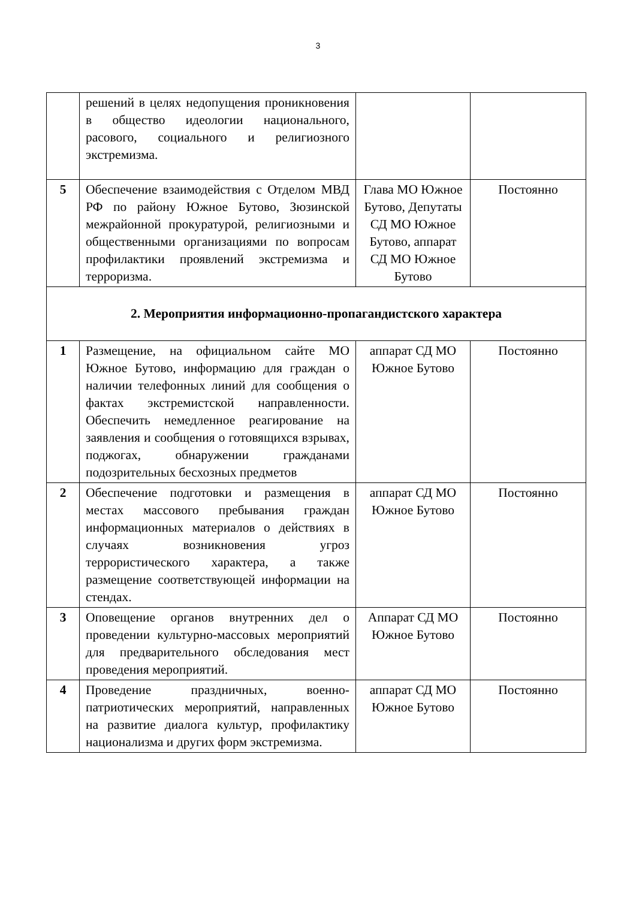3
| | решений в целях недопущения проникновения в общество идеологии национального, расового, социального и религиозного экстремизма. | | |
| 5 | Обеспечение взаимодействия с Отделом МВД РФ по району Южное Бутово, Зюзинской межрайонной прокуратурой, религиозными и общественными организациями по вопросам профилактики проявлений экстремизма и терроризма. | Глава МО Южное Бутово, Депутаты СД МО Южное Бутово, аппарат СД МО Южное Бутово | Постоянно |
| 2. Мероприятия информационно-пропагандистского характера | | | |
| 1 | Размещение, на официальном сайте МО Южное Бутово, информацию для граждан о наличии телефонных линий для сообщения о фактах экстремистской направленности. Обеспечить немедленное реагирование на заявления и сообщения о готовящихся взрывах, поджогах, обнаружении гражданами подозрительных бесхозных предметов | аппарат СД МО Южное Бутово | Постоянно |
| 2 | Обеспечение подготовки и размещения в местах массового пребывания граждан информационных материалов о действиях в случаях возникновения угроз террористического характера, а также размещение соответствующей информации на стендах. | аппарат СД МО Южное Бутово | Постоянно |
| 3 | Оповещение органов внутренних дел о проведении культурно-массовых мероприятий для предварительного обследования мест проведения мероприятий. | Аппарат СД МО Южное Бутово | Постоянно |
| 4 | Проведение праздничных, военно-патриотических мероприятий, направленных на развитие диалога культур, профилактику национализма и других форм экстремизма. | аппарат СД МО Южное Бутово | Постоянно |